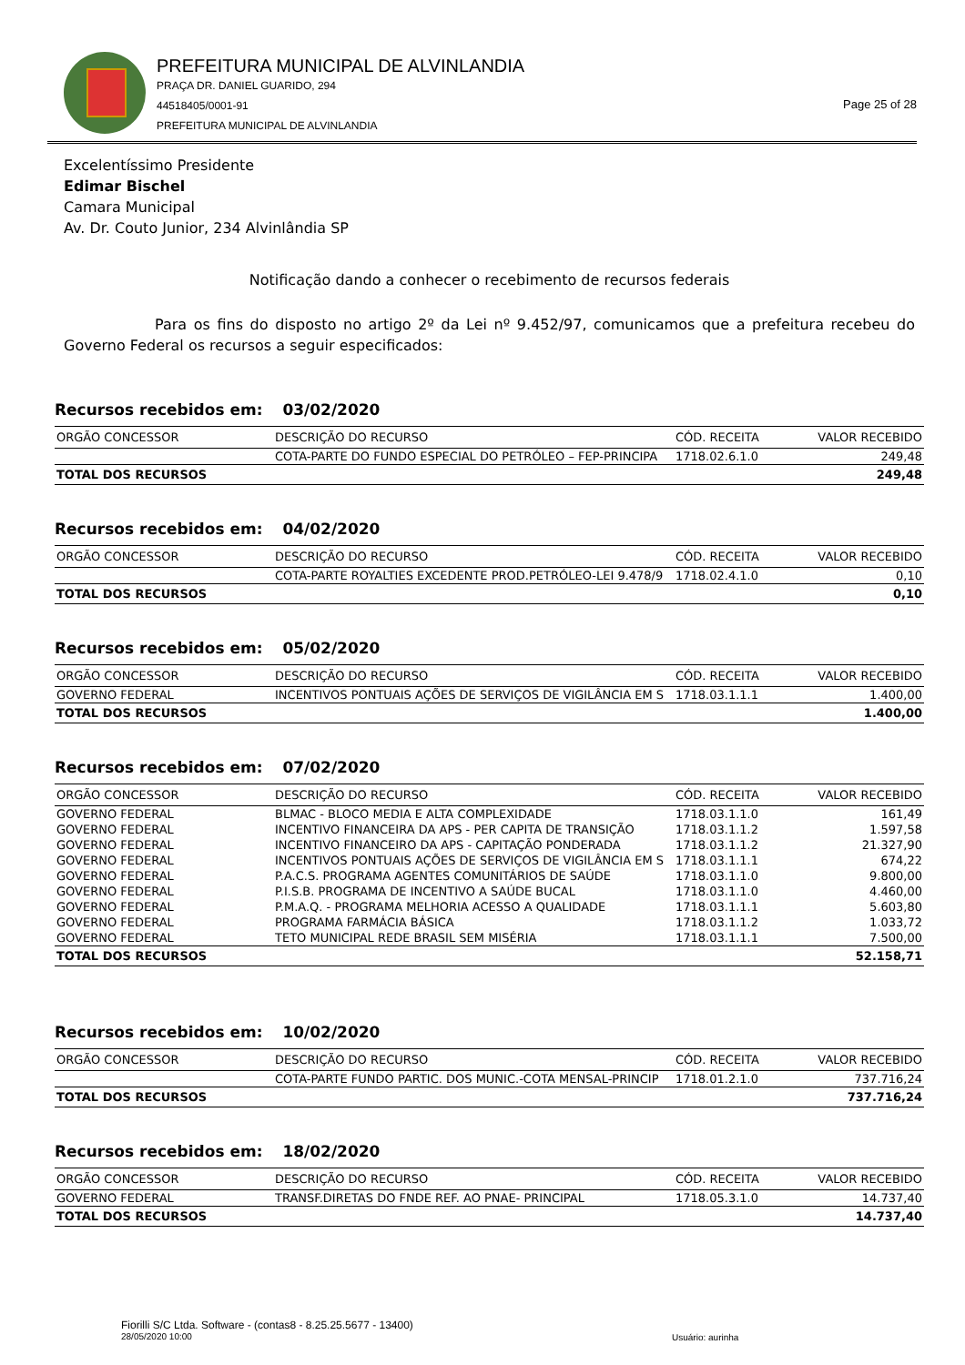PREFEITURA MUNICIPAL DE ALVINLANDIA
PRAÇA DR. DANIEL GUARIDO, 294
44518405/0001-91
PREFEITURA MUNICIPAL DE ALVINLANDIA
Page 25 of 28
Excelentíssimo Presidente
Edimar Bischel
Camara Municipal
Av. Dr. Couto Junior, 234 Alvinlândia SP
Notificação dando a conhecer o recebimento de recursos federais
Para os fins do disposto no artigo 2º da Lei nº 9.452/97, comunicamos que a prefeitura recebeu do Governo Federal os recursos a seguir especificados:
Recursos recebidos em: 03/02/2020
| ORGÃO CONCESSOR | DESCRIÇÃO DO RECURSO | CÓD. RECEITA | VALOR RECEBIDO |
| --- | --- | --- | --- |
| | COTA-PARTE DO FUNDO ESPECIAL DO PETRÓLEO – FEP-PRINCIPA | 1718.02.6.1.0 | 249,48 |
| TOTAL DOS RECURSOS | | | 249,48 |
Recursos recebidos em: 04/02/2020
| ORGÃO CONCESSOR | DESCRIÇÃO DO RECURSO | CÓD. RECEITA | VALOR RECEBIDO |
| --- | --- | --- | --- |
| | COTA-PARTE ROYALTIES EXCEDENTE PROD.PETRÓLEO-LEI 9.478/9 | 1718.02.4.1.0 | 0,10 |
| TOTAL DOS RECURSOS | | | 0,10 |
Recursos recebidos em: 05/02/2020
| ORGÃO CONCESSOR | DESCRIÇÃO DO RECURSO | CÓD. RECEITA | VALOR RECEBIDO |
| --- | --- | --- | --- |
| GOVERNO FEDERAL | INCENTIVOS PONTUAIS AÇÕES DE SERVIÇOS DE VIGILÂNCIA EM S | 1718.03.1.1.1 | 1.400,00 |
| TOTAL DOS RECURSOS | | | 1.400,00 |
Recursos recebidos em: 07/02/2020
| ORGÃO CONCESSOR | DESCRIÇÃO DO RECURSO | CÓD. RECEITA | VALOR RECEBIDO |
| --- | --- | --- | --- |
| GOVERNO FEDERAL | BLMAC - BLOCO MEDIA E ALTA COMPLEXIDADE | 1718.03.1.1.0 | 161,49 |
| GOVERNO FEDERAL | INCENTIVO FINANCEIRA DA APS - PER CAPITA DE TRANSIÇÃO | 1718.03.1.1.2 | 1.597,58 |
| GOVERNO FEDERAL | INCENTIVO FINANCEIRO DA APS - CAPITAÇÃO PONDERADA | 1718.03.1.1.2 | 21.327,90 |
| GOVERNO FEDERAL | INCENTIVOS PONTUAIS AÇÕES DE SERVIÇOS DE VIGILÂNCIA EM S | 1718.03.1.1.1 | 674,22 |
| GOVERNO FEDERAL | P.A.C.S. PROGRAMA AGENTES COMUNITÁRIOS DE SAÚDE | 1718.03.1.1.0 | 9.800,00 |
| GOVERNO FEDERAL | P.I.S.B. PROGRAMA DE INCENTIVO A SAÚDE BUCAL | 1718.03.1.1.0 | 4.460,00 |
| GOVERNO FEDERAL | P.M.A.Q. - PROGRAMA MELHORIA ACESSO A QUALIDADE | 1718.03.1.1.1 | 5.603,80 |
| GOVERNO FEDERAL | PROGRAMA FARMÁCIA BÁSICA | 1718.03.1.1.2 | 1.033,72 |
| GOVERNO FEDERAL | TETO MUNICIPAL REDE BRASIL SEM MISÉRIA | 1718.03.1.1.1 | 7.500,00 |
| TOTAL DOS RECURSOS | | | 52.158,71 |
Recursos recebidos em: 10/02/2020
| ORGÃO CONCESSOR | DESCRIÇÃO DO RECURSO | CÓD. RECEITA | VALOR RECEBIDO |
| --- | --- | --- | --- |
| | COTA-PARTE FUNDO PARTIC. DOS MUNIC.-COTA MENSAL-PRINCIP | 1718.01.2.1.0 | 737.716,24 |
| TOTAL DOS RECURSOS | | | 737.716,24 |
Recursos recebidos em: 18/02/2020
| ORGÃO CONCESSOR | DESCRIÇÃO DO RECURSO | CÓD. RECEITA | VALOR RECEBIDO |
| --- | --- | --- | --- |
| GOVERNO FEDERAL | TRANSF.DIRETAS DO FNDE REF. AO PNAE- PRINCIPAL | 1718.05.3.1.0 | 14.737,40 |
| TOTAL DOS RECURSOS | | | 14.737,40 |
Fiorilli S/C Ltda. Software - (contas8 - 8.25.25.5677 - 13400)
28/05/2020 10:00
Usuário: aurinha